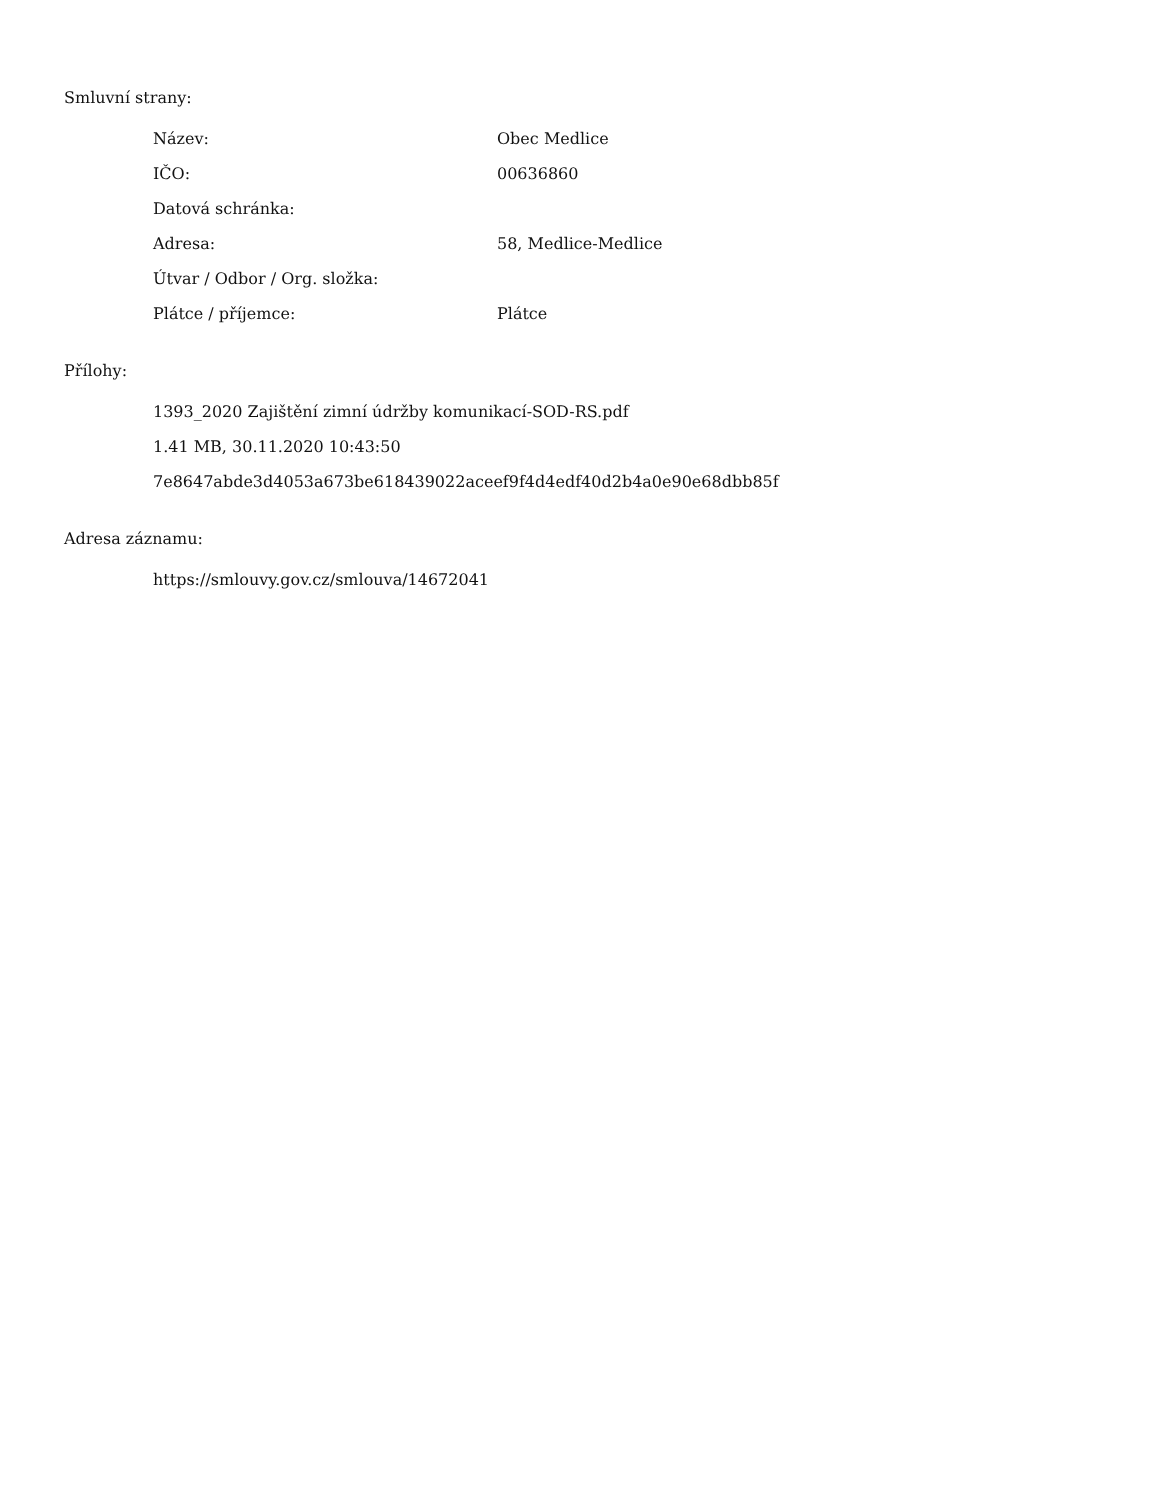Smluvní strany:
| Název: | Obec Medlice |
| IČO: | 00636860 |
| Datová schránka: | |
| Adresa: | 58, Medlice-Medlice |
| Útvar / Odbor / Org. složka: | |
| Plátce / příjemce: | Plátce |
Přílohy:
1393_2020 Zajištění zimní údržby komunikací-SOD-RS.pdf
1.41 MB, 30.11.2020 10:43:50
7e8647abde3d4053a673be618439022aceef9f4d4edf40d2b4a0e90e68dbb85f
Adresa záznamu:
https://smlouvy.gov.cz/smlouva/14672041